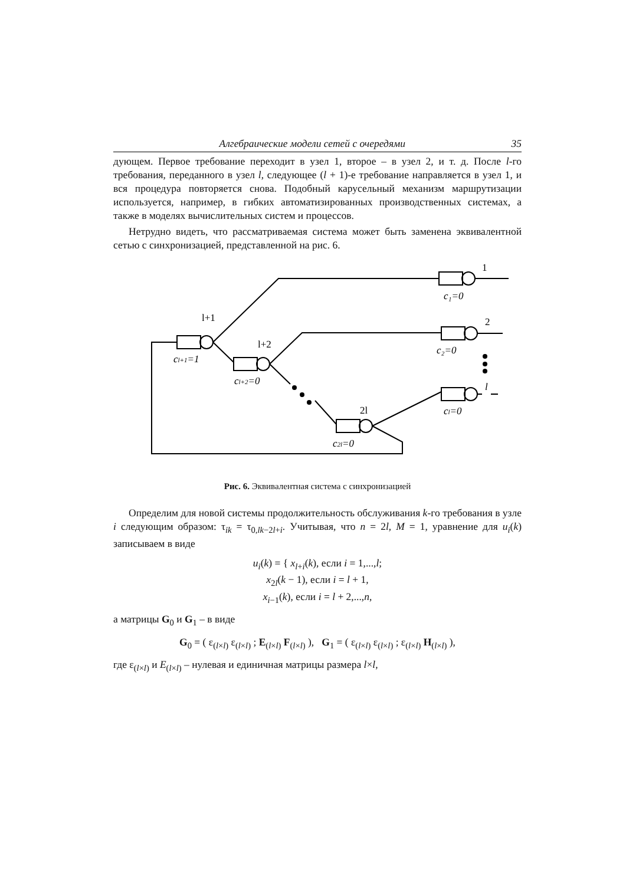Алгебраические модели сетей с очередями 35
дующем. Первое требование переходит в узел 1, второе – в узел 2, и т. д. После l-го требования, переданного в узел l, следующее (l + 1)-е требование направляется в узел 1, и вся процедура повторяется снова. Подобный карусельный механизм маршрутизации используется, например, в гибких автоматизированных производственных системах, а также в моделях вычислительных систем и процессов.
Нетрудно видеть, что рассматриваемая система может быть заменена эквивалентной сетью с синхронизацией, представленной на рис. 6.
1
2
l
c₁=0
c₂=0
cl=0
l+1
l+2
2l
cl+1=1
cl+2=0
c2l=0
Рис. 6. Эквивалентная система с синхронизацией
Определим для новой системы продолжительность обслуживания k-го требования в узле i следующим образом: τ<sub>ik</sub> = τ<sub>0,lk−2l+i</sub>. Учитывая, что n = 2l, M = 1, уравнение для u<sub>i</sub>(k) записываем в виде
u<sub>i</sub>(k) = { x<sub>l+i</sub>(k), если i = 1,...,l;
x<sub>2l</sub>(k − 1), если i = l + 1,
x<sub>i−1</sub>(k), если i = l + 2,...,n,
а матрицы G<sub>0</sub> и G<sub>1</sub> – в виде
G<sub>0</sub> = ( ε<sub>(l×l)</sub> ε<sub>(l×l)</sub> ; E<sub>(l×l)</sub> F<sub>(l×l)</sub> ), G<sub>1</sub> = ( ε<sub>(l×l)</sub> ε<sub>(l×l)</sub> ; ε<sub>(l×l)</sub> H<sub>(l×l)</sub> ),
где ε<sub>(l×l)</sub> и E<sub>(l×l)</sub> – нулевая и единичная матрицы размера l×l,